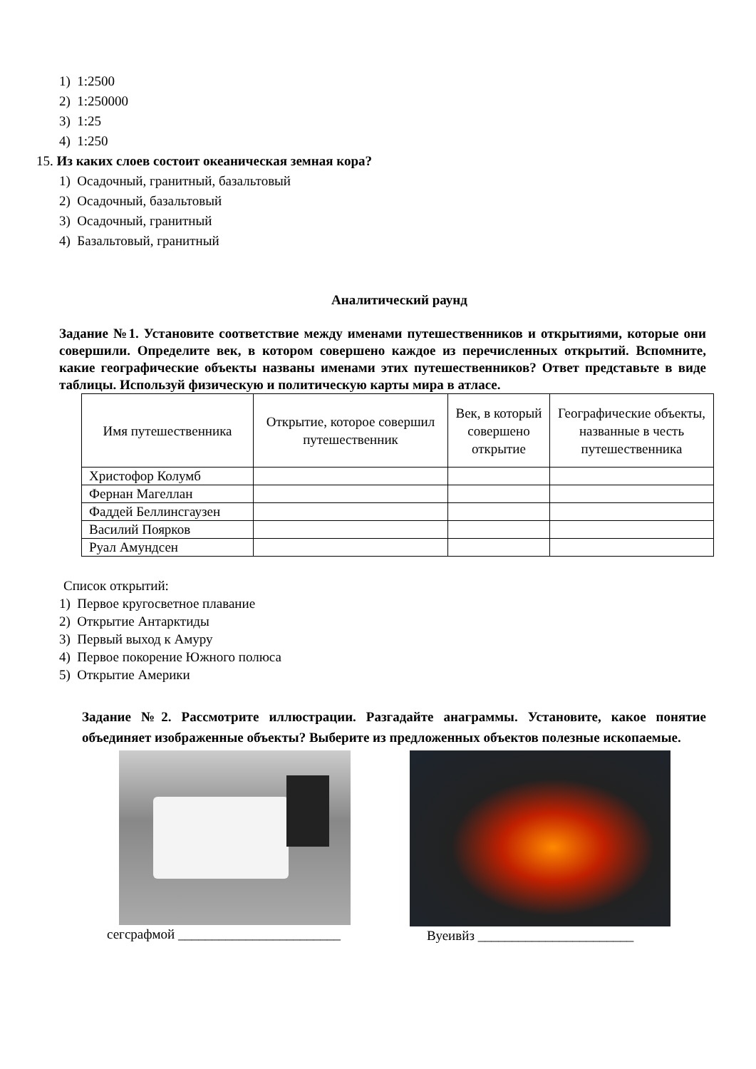1) 1:2500
2) 1:250000
3) 1:25
4) 1:250
15. Из каких слоев состоит океаническая земная кора?
1) Осадочный, гранитный, базальтовый
2) Осадочный, базальтовый
3) Осадочный, гранитный
4) Базальтовый, гранитный
Аналитический раунд
Задание №1. Установите соответствие между именами путешественников и открытиями, которые они совершили. Определите век, в котором совершено каждое из перечисленных открытий. Вспомните, какие географические объекты названы именами этих путешественников? Ответ представьте в виде таблицы. Используй физическую и политическую карты мира в атласе.
| Имя путешественника | Открытие, которое совершил путешественник | Век, в который совершено открытие | Географические объекты, названные в честь путешественника |
| --- | --- | --- | --- |
| Христофор Колумб | | | |
| Фернан Магеллан | | | |
| Фаддей Беллинсгаузен | | | |
| Василий Поярков | | | |
| Руал Амундсен | | | |
Список открытий:
1) Первое кругосветное плавание
2) Открытие Антарктиды
3) Первый выход к Амуру
4) Первое покорение Южного полюса
5) Открытие Америки
Задание №2. Рассмотрите иллюстрации. Разгадайте анаграммы. Установите, какое понятие объединяет изображенные объекты? Выберите из предложенных объектов полезные ископаемые.
сегсрафмой ________________________
Вуеивйз _______________________